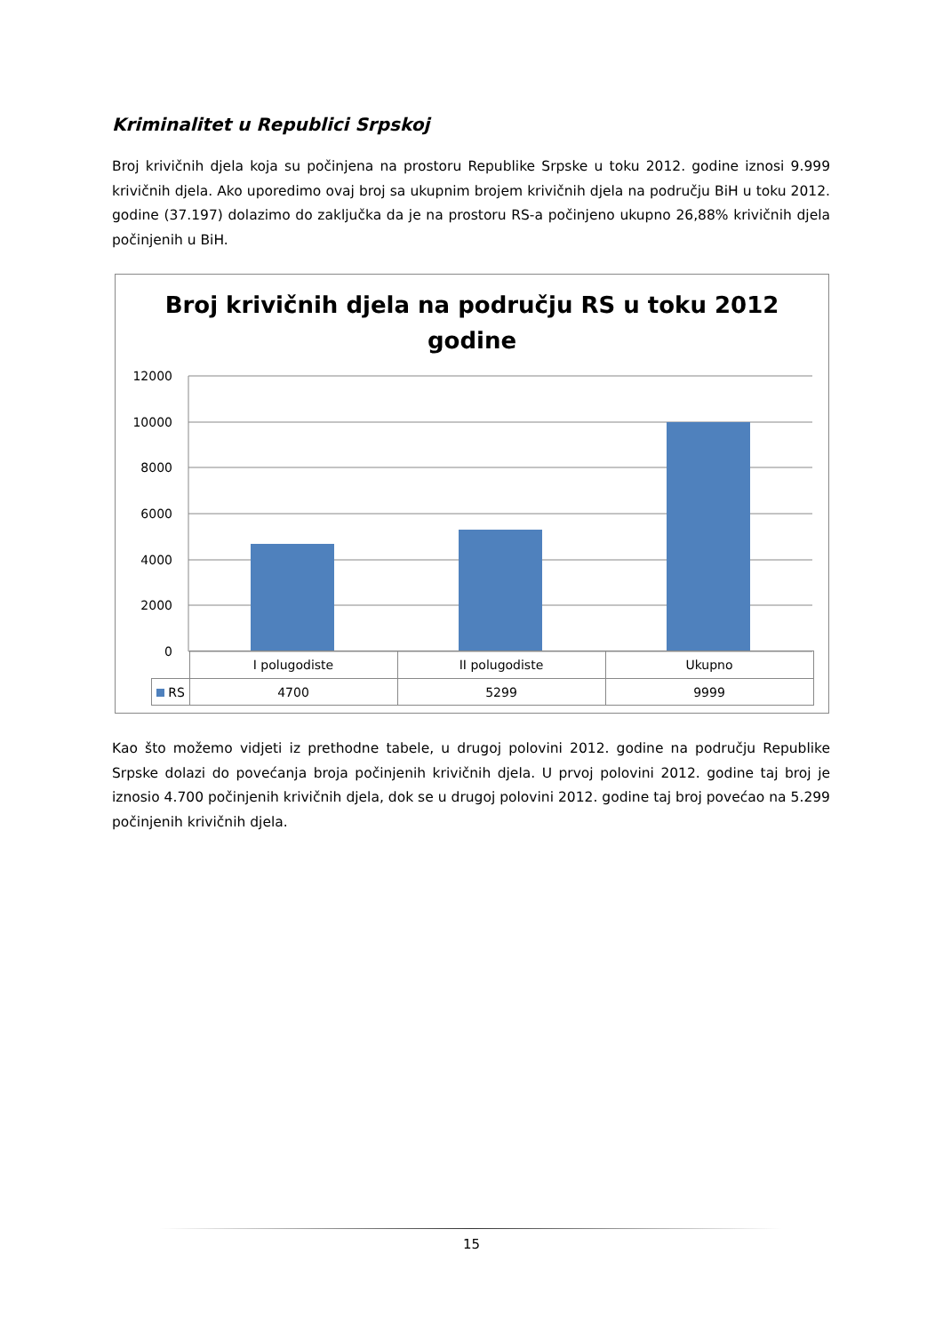Kriminalitet u Republici Srpskoj
Broj krivičnih djela koja su počinjena na prostoru Republike Srpske u toku 2012. godine iznosi 9.999 krivičnih djela. Ako uporedimo ovaj broj sa ukupnim brojem krivičnih djela na području BiH u toku 2012. godine (37.197) dolazimo do zaključka da je na prostoru RS-a počinjeno ukupno 26,88% krivičnih djela počinjenih u BiH.
Broj krivičnih djela na području RS u toku 2012
godine
12000
10000
8000
6000
4000
2000
0
| | I polugodiste | II polugodiste | Ukupno |
| --- | --- | --- | --- |
| RS | 4700 | 5299 | 9999 |
Kao što možemo vidjeti iz prethodne tabele, u drugoj polovini 2012. godine na području Republike Srpske dolazi do povećanja broja počinjenih krivičnih djela. U prvoj polovini 2012. godine taj broj je iznosio 4.700 počinjenih krivičnih djela, dok se u drugoj polovini 2012. godine taj broj povećao na 5.299 počinjenih krivičnih djela.
15